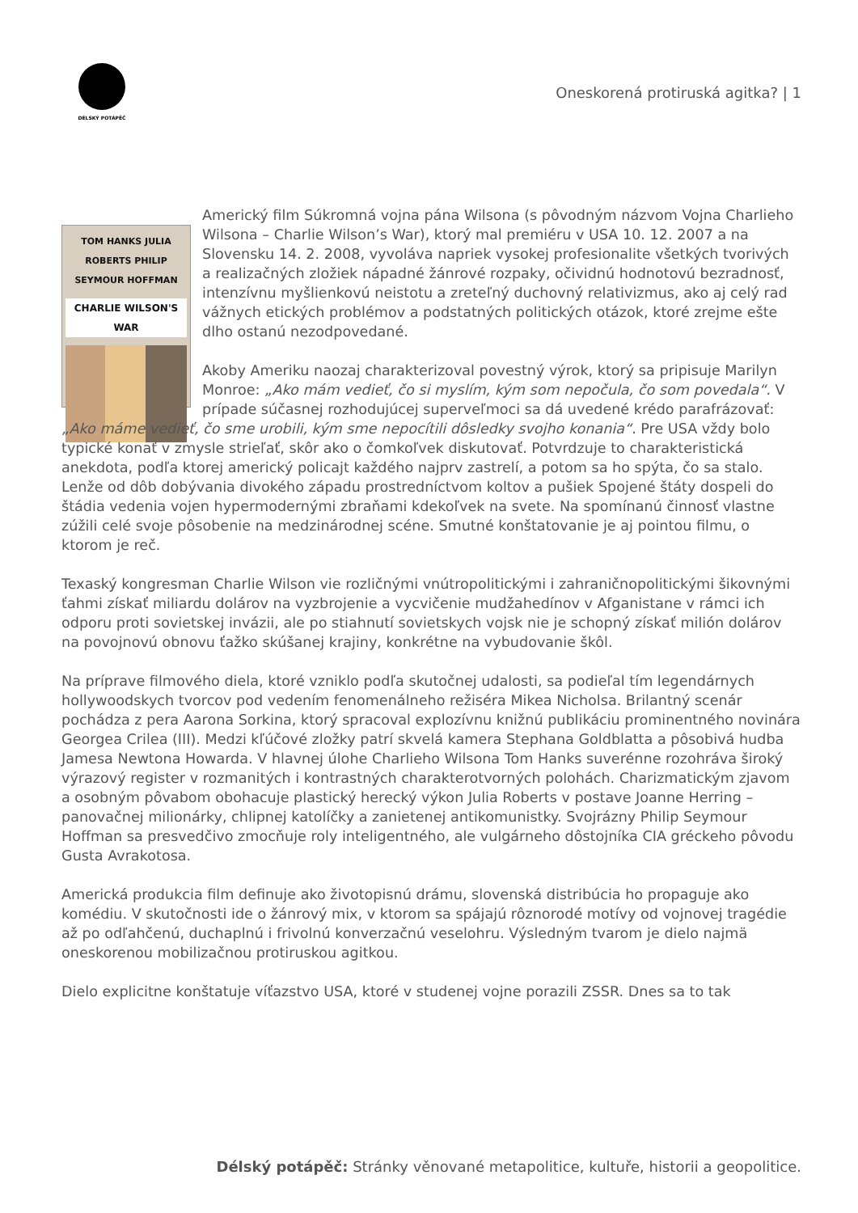DÉLSKÝ POTÁPĚČ
Oneskorená protiruská agitka? | 1
TOM HANKS JULIA ROBERTS PHILIP SEYMOUR HOFFMAN
CHARLIE WILSON'S WAR
Americký film Súkromná vojna pána Wilsona (s pôvodným názvom Vojna Charlieho Wilsona – Charlie Wilson’s War), ktorý mal premiéru v USA 10. 12. 2007 a na Slovensku 14. 2. 2008, vyvoláva napriek vysokej profesionalite všetkých tvorivých a realizačných zložiek nápadné žánrové rozpaky, očividnú hodnotovú bezradnosť, intenzívnu myšlienkovú neistotu a zreteľný duchovný relativizmus, ako aj celý rad vážnych etických problémov a podstatných politických otázok, ktoré zrejme ešte dlho ostanú nezodpovedané.
Akoby Ameriku naozaj charakterizoval povestný výrok, ktorý sa pripisuje Marilyn Monroe: „Ako mám vedieť, čo si myslím, kým som nepočula, čo som povedala“. V prípade súčasnej rozhodujúcej superveľmoci sa dá uvedené krédo parafrázovať: „Ako máme vedieť, čo sme urobili, kým sme nepocítili dôsledky svojho konania“. Pre USA vždy bolo typické konať v zmysle strieľať, skôr ako o čomkoľvek diskutovať. Potvrdzuje to charakteristická anekdota, podľa ktorej americký policajt každého najprv zastrelí, a potom sa ho spýta, čo sa stalo. Lenže od dôb dobývania divokého západu prostredníctvom koltov a pušiek Spojené štáty dospeli do štádia vedenia vojen hypermodernými zbraňami kdekoľvek na svete. Na spomínanú činnosť vlastne zúžili celé svoje pôsobenie na medzinárodnej scéne. Smutné konštatovanie je aj pointou filmu, o ktorom je reč.
Texaský kongresman Charlie Wilson vie rozličnými vnútropolitickými i zahraničnopolitickými šikovnými ťahmi získať miliardu dolárov na vyzbrojenie a vycvičenie mudžahedínov v Afganistane v rámci ich odporu proti sovietskej invázii, ale po stiahnutí sovietskych vojsk nie je schopný získať milión dolárov na povojnovú obnovu ťažko skúšanej krajiny, konkrétne na vybudovanie škôl.
Na príprave filmového diela, ktoré vzniklo podľa skutočnej udalosti, sa podieľal tím legendárnych hollywoodskych tvorcov pod vedením fenomenálneho režiséra Mikea Nicholsa. Brilantný scenár pochádza z pera Aarona Sorkina, ktorý spracoval explozívnu knižnú publikáciu prominentného novinára Georgea Crilea (III). Medzi kľúčové zložky patrí skvelá kamera Stephana Goldblatta a pôsobivá hudba Jamesa Newtona Howarda. V hlavnej úlohe Charlieho Wilsona Tom Hanks suverénne rozohráva široký výrazový register v rozmanitých i kontrastných charakterotvorných polohách. Charizmatickým zjavom a osobným pôvabom obohacuje plastický herecký výkon Julia Roberts v postave Joanne Herring – panovačnej milionárky, chlipnej katolíčky a zanietenej antikomunistky. Svojrázny Philip Seymour Hoffman sa presvedčivo zmocňuje roly inteligentného, ale vulgárneho dôstojníka CIA gréckeho pôvodu Gusta Avrakotosa.
Americká produkcia film definuje ako životopisnú drámu, slovenská distribúcia ho propaguje ako komédiu. V skutočnosti ide o žánrový mix, v ktorom sa spájajú rôznorodé motívy od vojnovej tragédie až po odľahčenú, duchaplnú i frivolnú konverzačnú veselohru. Výsledným tvarom je dielo najmä oneskorenou mobilizačnou protiruskou agitkou.
Dielo explicitne konštatuje víťazstvo USA, ktoré v studenej vojne porazili ZSSR. Dnes sa to tak
Délský potápěč: Stránky věnované metapolitice, kultuře, historii a geopolitice.